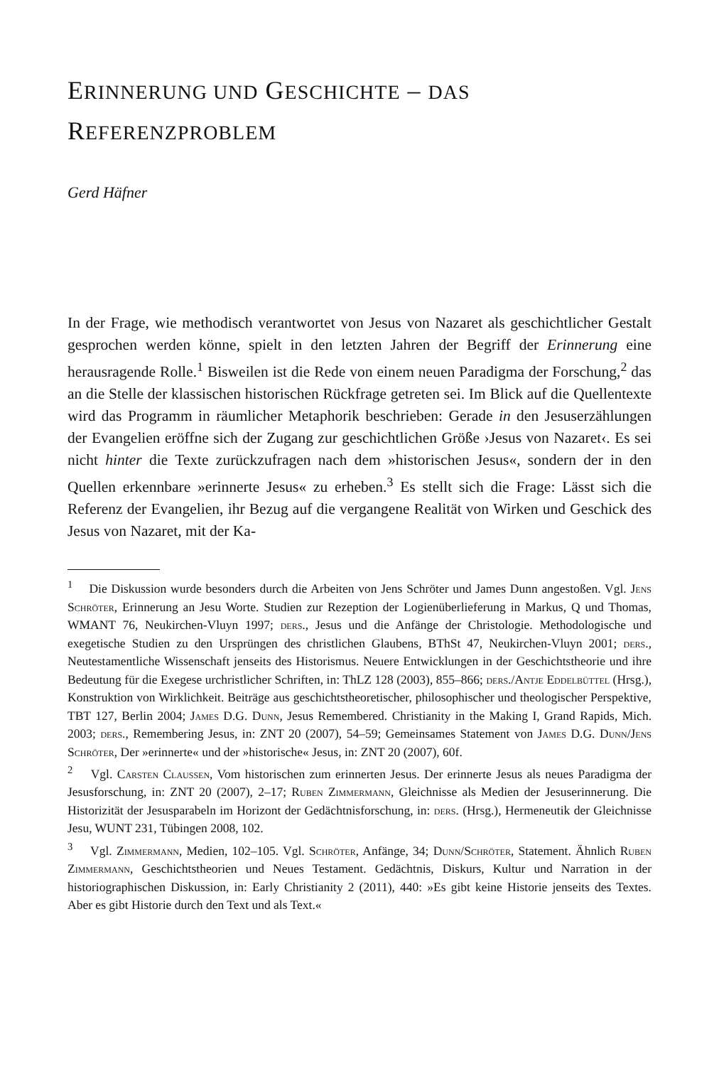ERINNERUNG UND GESCHICHTE – DAS
REFERENZPROBLEM
Gerd Häfner
In der Frage, wie methodisch verantwortet von Jesus von Nazaret als geschichtlicher Gestalt gesprochen werden könne, spielt in den letzten Jahren der Begriff der Erinnerung eine herausragende Rolle.<sup>1</sup> Bisweilen ist die Rede von einem neuen Paradigma der Forschung,<sup>2</sup> das an die Stelle der klassischen historischen Rückfrage getreten sei. Im Blick auf die Quellentexte wird das Programm in räumlicher Metaphorik beschrieben: Gerade in den Jesuserzählungen der Evangelien eröffne sich der Zugang zur geschichtlichen Größe ›Jesus von Nazaret‹. Es sei nicht hinter die Texte zurückzufragen nach dem »historischen Jesus«, sondern der in den Quellen erkennbare »erinnerte Jesus« zu erheben.<sup>3</sup> Es stellt sich die Frage: Lässt sich die Referenz der Evangelien, ihr Bezug auf die vergangene Realität von Wirken und Geschick des Jesus von Nazaret, mit der Ka-
<sup>1</sup> Die Diskussion wurde besonders durch die Arbeiten von Jens Schröter und James Dunn angestoßen. Vgl. Jens Schröter, Erinnerung an Jesu Worte. Studien zur Rezeption der Logienüberlieferung in Markus, Q und Thomas, WMANT 76, Neukirchen-Vluyn 1997; ders., Jesus und die Anfänge der Christologie. Methodologische und exegetische Studien zu den Ursprüngen des christlichen Glaubens, BThSt 47, Neukirchen-Vluyn 2001; ders., Neutestamentliche Wissenschaft jenseits des Historismus. Neuere Entwicklungen in der Geschichtstheorie und ihre Bedeutung für die Exegese urchristlicher Schriften, in: ThLZ 128 (2003), 855–866; ders./Antje Eddelbüttel (Hrsg.), Konstruktion von Wirklichkeit. Beiträge aus geschichtstheoretischer, philosophischer und theologischer Perspektive, TBT 127, Berlin 2004; James D.G. Dunn, Jesus Remembered. Christianity in the Making I, Grand Rapids, Mich. 2003; ders., Remembering Jesus, in: ZNT 20 (2007), 54–59; Gemeinsames Statement von James D.G. Dunn/Jens Schröter, Der »erinnerte« und der »historische« Jesus, in: ZNT 20 (2007), 60f.
<sup>2</sup> Vgl. Carsten Claussen, Vom historischen zum erinnerten Jesus. Der erinnerte Jesus als neues Paradigma der Jesusforschung, in: ZNT 20 (2007), 2–17; Ruben Zimmermann, Gleichnisse als Medien der Jesuserinnerung. Die Historizität der Jesusparabeln im Horizont der Gedächtnisforschung, in: ders. (Hrsg.), Hermeneutik der Gleichnisse Jesu, WUNT 231, Tübingen 2008, 102.
<sup>3</sup> Vgl. Zimmermann, Medien, 102–105. Vgl. Schröter, Anfänge, 34; Dunn/Schröter, Statement. Ähnlich Ruben Zimmermann, Geschichtstheorien und Neues Testament. Gedächtnis, Diskurs, Kultur und Narration in der historiographischen Diskussion, in: Early Christianity 2 (2011), 440: »Es gibt keine Historie jenseits des Textes. Aber es gibt Historie durch den Text und als Text.«